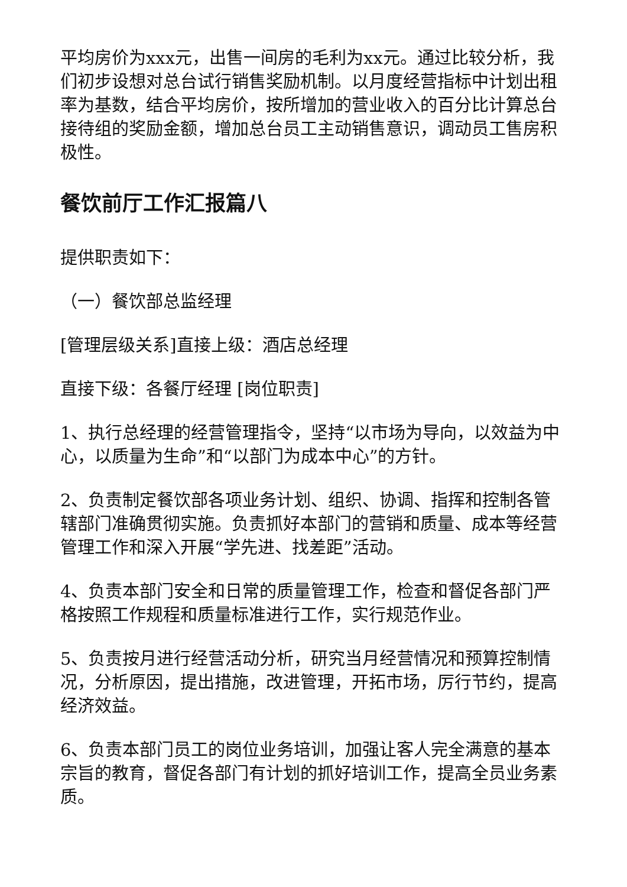平均房价为xxx元，出售一间房的毛利为xx元。通过比较分析，我们初步设想对总台试行销售奖励机制。以月度经营指标中计划出租率为基数，结合平均房价，按所增加的营业收入的百分比计算总台接待组的奖励金额，增加总台员工主动销售意识，调动员工售房积极性。
餐饮前厅工作汇报篇八
提供职责如下：
（一）餐饮部总监经理
[管理层级关系]直接上级：酒店总经理
直接下级：各餐厅经理 [岗位职责]
1、执行总经理的经营管理指令，坚持“以市场为导向，以效益为中心，以质量为生命”和“以部门为成本中心”的方针。
2、负责制定餐饮部各项业务计划、组织、协调、指挥和控制各管辖部门准确贯彻实施。负责抓好本部门的营销和质量、成本等经营管理工作和深入开展“学先进、找差距”活动。
4、负责本部门安全和日常的质量管理工作，检查和督促各部门严格按照工作规程和质量标准进行工作，实行规范作业。
5、负责按月进行经营活动分析，研究当月经营情况和预算控制情况，分析原因，提出措施，改进管理，开拓市场，厉行节约，提高经济效益。
6、负责本部门员工的岗位业务培训，加强让客人完全满意的基本宗旨的教育，督促各部门有计划的抓好培训工作，提高全员业务素质。